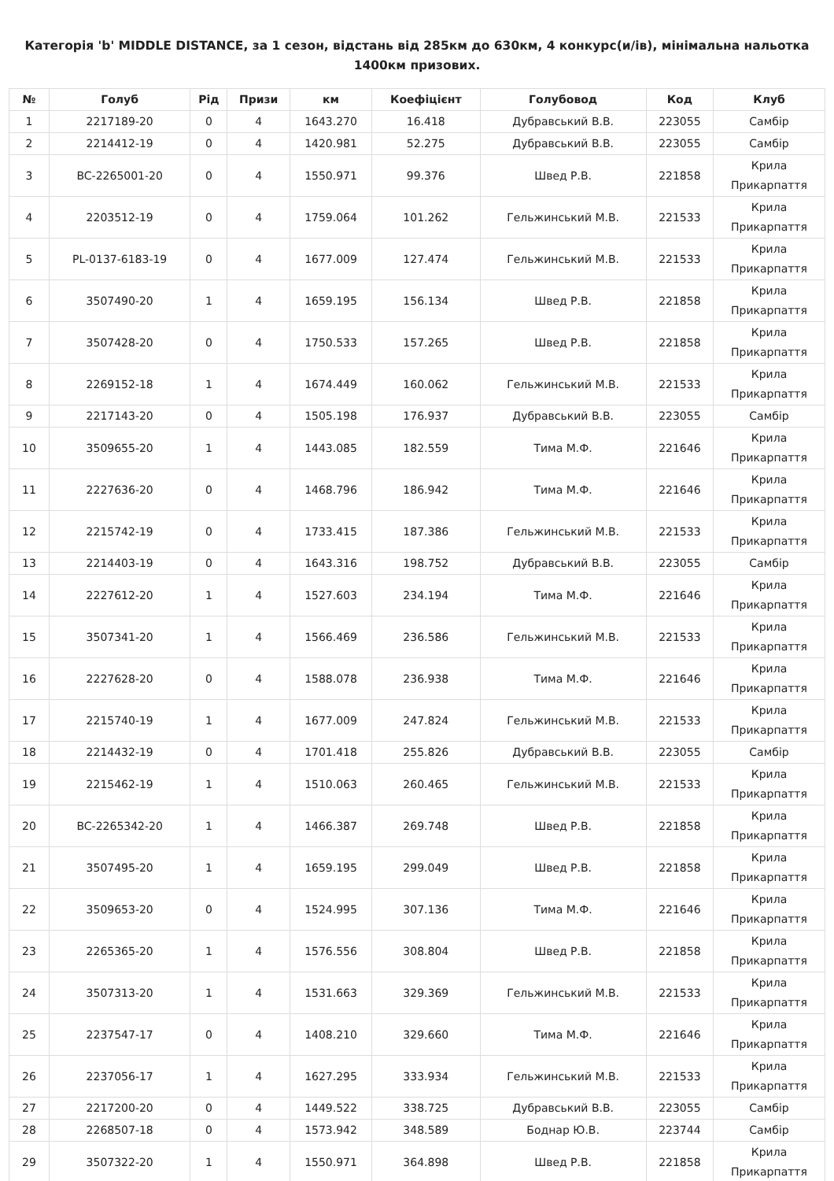Категорія 'b' MIDDLE DISTANCE, за 1 сезон, відстань від 285км до 630км, 4 конкурс(и/ів), мінімальна нальотка 1400км призових.
| № | Голуб | Рід | Призи | км | Коефіцієнт | Голубовод | Код | Клуб |
| --- | --- | --- | --- | --- | --- | --- | --- | --- |
| 1 | 2217189-20 | 0 | 4 | 1643.270 | 16.418 | Дубравський В.В. | 223055 | Самбір |
| 2 | 2214412-19 | 0 | 4 | 1420.981 | 52.275 | Дубравський В.В. | 223055 | Самбір |
| 3 | BC-2265001-20 | 0 | 4 | 1550.971 | 99.376 | Швед Р.В. | 221858 | Крила Прикарпаття |
| 4 | 2203512-19 | 0 | 4 | 1759.064 | 101.262 | Гельжинський М.В. | 221533 | Крила Прикарпаття |
| 5 | PL-0137-6183-19 | 0 | 4 | 1677.009 | 127.474 | Гельжинський М.В. | 221533 | Крила Прикарпаття |
| 6 | 3507490-20 | 1 | 4 | 1659.195 | 156.134 | Швед Р.В. | 221858 | Крила Прикарпаття |
| 7 | 3507428-20 | 0 | 4 | 1750.533 | 157.265 | Швед Р.В. | 221858 | Крила Прикарпаття |
| 8 | 2269152-18 | 1 | 4 | 1674.449 | 160.062 | Гельжинський М.В. | 221533 | Крила Прикарпаття |
| 9 | 2217143-20 | 0 | 4 | 1505.198 | 176.937 | Дубравський В.В. | 223055 | Самбір |
| 10 | 3509655-20 | 1 | 4 | 1443.085 | 182.559 | Тима М.Ф. | 221646 | Крила Прикарпаття |
| 11 | 2227636-20 | 0 | 4 | 1468.796 | 186.942 | Тима М.Ф. | 221646 | Крила Прикарпаття |
| 12 | 2215742-19 | 0 | 4 | 1733.415 | 187.386 | Гельжинський М.В. | 221533 | Крила Прикарпаття |
| 13 | 2214403-19 | 0 | 4 | 1643.316 | 198.752 | Дубравський В.В. | 223055 | Самбір |
| 14 | 2227612-20 | 1 | 4 | 1527.603 | 234.194 | Тима М.Ф. | 221646 | Крила Прикарпаття |
| 15 | 3507341-20 | 1 | 4 | 1566.469 | 236.586 | Гельжинський М.В. | 221533 | Крила Прикарпаття |
| 16 | 2227628-20 | 0 | 4 | 1588.078 | 236.938 | Тима М.Ф. | 221646 | Крила Прикарпаття |
| 17 | 2215740-19 | 1 | 4 | 1677.009 | 247.824 | Гельжинський М.В. | 221533 | Крила Прикарпаття |
| 18 | 2214432-19 | 0 | 4 | 1701.418 | 255.826 | Дубравський В.В. | 223055 | Самбір |
| 19 | 2215462-19 | 1 | 4 | 1510.063 | 260.465 | Гельжинський М.В. | 221533 | Крила Прикарпаття |
| 20 | BC-2265342-20 | 1 | 4 | 1466.387 | 269.748 | Швед Р.В. | 221858 | Крила Прикарпаття |
| 21 | 3507495-20 | 1 | 4 | 1659.195 | 299.049 | Швед Р.В. | 221858 | Крила Прикарпаття |
| 22 | 3509653-20 | 0 | 4 | 1524.995 | 307.136 | Тима М.Ф. | 221646 | Крила Прикарпаття |
| 23 | 2265365-20 | 1 | 4 | 1576.556 | 308.804 | Швед Р.В. | 221858 | Крила Прикарпаття |
| 24 | 3507313-20 | 1 | 4 | 1531.663 | 329.369 | Гельжинський М.В. | 221533 | Крила Прикарпаття |
| 25 | 2237547-17 | 0 | 4 | 1408.210 | 329.660 | Тима М.Ф. | 221646 | Крила Прикарпаття |
| 26 | 2237056-17 | 1 | 4 | 1627.295 | 333.934 | Гельжинський М.В. | 221533 | Крила Прикарпаття |
| 27 | 2217200-20 | 0 | 4 | 1449.522 | 338.725 | Дубравський В.В. | 223055 | Самбір |
| 28 | 2268507-18 | 0 | 4 | 1573.942 | 348.589 | Боднар Ю.В. | 223744 | Самбір |
| 29 | 3507322-20 | 1 | 4 | 1550.971 | 364.898 | Швед Р.В. | 221858 | Крила Прикарпаття |